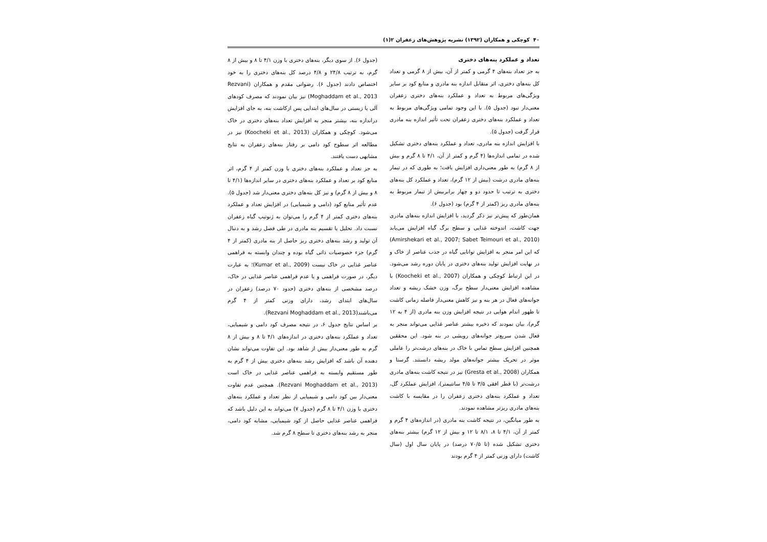۴۰ کوچکی و همکاران (۱۳۹۲) نشریه پژوهش‌های زعفران ۲(۱)
تعداد و عملکرد بنه‌های دختری
به جز تعداد بنه‌های ۴ گرمی و کمتر از آن، بیش از ۸ گرمی و تعداد کل بنه‌های دختری، اثر متقابل اندازه بنه مادری و منابع کود بر سایر ویژگی‌های مربوط به تعداد و عملکرد بنه‌های دختری زعفران معنی‌دار نبود (جدول ۵). با این وجود تمامی ویژگی‌های مربوط به تعداد و عملکرد بنه‌های دختری زعفران تحت تأثیر اندازه بنه مادری قرار گرفت (جدول ۵).
با افزایش اندازه بنه مادری، تعداد و عملکرد بنه‌های دختری تشکیل شده در تمامی اندازه‌ها (۴ گرم و کمتر از آن، ۴/۱ تا ۸ گرم و بیش از ۸ گرم) به طور معنی‌داری افزایش یافت؛ به طوری که در تیمار بنه‌های مادری درشت (بیش از ۱۲ گرم)، تعداد و عملکرد کل بنه‌های دختری به ترتیب تا حدود دو و چهار برابربیش از تیمار مربوط به بنه‌های مادری ریز (کمتر از ۴ گرم) بود (جدول ۶).
همان‌طور که پیش‌تر نیز ذکر گردید، با افزایش اندازه بنه‌های مادری جهت کاشت، اندوخته غذایی و سطح برگ گیاه افزایش می‌یابد (Amirshekari et al., 2007; Sabet Teimouri et al., 2010) که این امر منجر به افزایش توانایی گیاه در جذب عناصر از خاک و در نهایت افزایش تولید بنه‌های دختری در پایان دوره رشد می‌شود. در این ارتباط کوچکی و همکاران (Koocheki et al., 2007) با مشاهده افزایش معنی‌دار سطح برگ، وزن خشک ریشه و تعداد جوانه‌های فعال در هر بنه و نیز کاهش معنی‌دار فاصله زمانی کاشت تا ظهور اندام هوایی در نتیجه افزایش وزن بنه مادری (از ۴ به ۱۲ گرم)، بیان نمودند که ذخیره بیشتر عناصر غذایی می‌تواند منجر به فعال شدن سریع‌تر جوانه‌های رویشی در بنه شود. این محققین همچنین افزایش سطح تماس با خاک در بنه‌های درشت‌تر را عاملی موثر در تحریک بیشتر جوانه‌های مولد ریشه دانستند. گرستا و همکاران (Gresta et al., 2008) نیز در نتیجه کاشت بنه‌های مادری درشت‌تر (با قطر افقی ۳/۵ تا ۴/۵ سانتیمتر)، افزایش عملکرد گل، تعداد و عملکرد بنه‌های دختری زعفران را در مقایسه با کاشت بنه‌های مادری ریزتر مشاهده نمودند.
به طور میانگین، در نتیجه کاشت بنه مادری (در اندازه‌های ۴ گرم و کمتر از آن، ۴/۱ تا ۸، ۸/۱ تا ۱۲ و بیش از ۱۲ گرم) بیشتر بنه‌های دختری تشکیل شده (تا ۷۰/۵ درصد) در پایان سال اول (سال کاشت) دارای وزنی کمتر از ۴ گرم بودند
(جدول ۶). از سوی دیگر، بنه‌های دختری با وزن ۴/۱ تا ۸ و بیش از ۸ گرم، به ترتیب ۲۴/۸ و ۴/۸ درصد کل بنه‌های دختری را به خود اختصاص دادند (جدول ۶). رضوانی مقدم و همکاران (Rezvani Moghaddam et al., 2013) نیز بیان نمودند که مصرف کودهای آلی یا زیستی در سال‌های ابتدایی پس ازکاشت بنه، به جای افزایش دراندازه بنه، بیشتر منجر به افزایش تعداد بنه‌های دختری در خاک می‌شود. کوچکی و همکاران (Koocheki et al., 2013) نیز در مطالعه اثر سطوح کود دامی بر رفتار بنه‌های زعفران به نتایج مشابهی دست یافتند.
به جز تعداد و عملکرد بنه‌های دختری با وزن کمتر از ۴ گرم، اثر منابع کود بر تعداد و عملکرد بنه‌های دختری در سایر اندازه‌ها (۴/۱ تا ۸ و بیش از ۸ گرم) و نیز کل بنه‌های دختری معنی‌دار شد (جدول ۵). عدم تأثیر منابع کود (دامی و شیمیایی) در افزایش تعداد و عملکرد بنه‌های دختری کمتر از ۴ گرم را می‌توان به ژنوتیپ گیاه زعفران نسبت داد. تحلیل یا تقسیم بنه مادری در طی فصل رشد و به دنبال آن تولید و رشد بنه‌های دختری ریز حاصل از بنه مادری (کمتر از ۴ گرم) جزء خصوصیات ذاتی گیاه بوده و چندان وابسته به فراهمی عناصر غذایی در خاک نیست (Kumar et al., 2009)؛ به عبارت دیگر، در صورت فراهمی و یا عدم فراهمی عناصر غذایی در خاک، درصد مشخصی از بنه‌های دختری (حدود ۷۰ درصد) زعفران در سال‌های ابتدای رشد، دارای وزنی کمتر از ۴ گرم می‌باشند(Rezvani Moghaddam et al., 2013).
بر اساس نتایج جدول ۶، در نتیجه مصرف کود دامی و شیمیایی، تعداد و عملکرد بنه‌های دختری در اندازه‌های ۴/۱ تا ۸ و بیش از ۸ گرم به طور معنی‌دار بیش از شاهد بود. این تفاوت می‌تواند نشان دهنده آن باشد که افزایش رشد بنه‌های دختری بیش از ۴ گرم به طور مستقیم وابسته به فراهمی عناصر غذایی در خاک است (Rezvani Moghaddam et al., 2013). همچنین عدم تفاوت معنی‌دار بین کود دامی و شیمیایی از نظر تعداد و عملکرد بنه‌های دختری با وزن ۴/۱ تا ۸ گرم (جدول ۷) می‌تواند به این دلیل باشد که فراهمی عناصر غذایی حاصل از کود شیمیایی، مشابه کود دامی، منجر به رشد بنه‌های دختری تا سطح ۸ گرم شد.